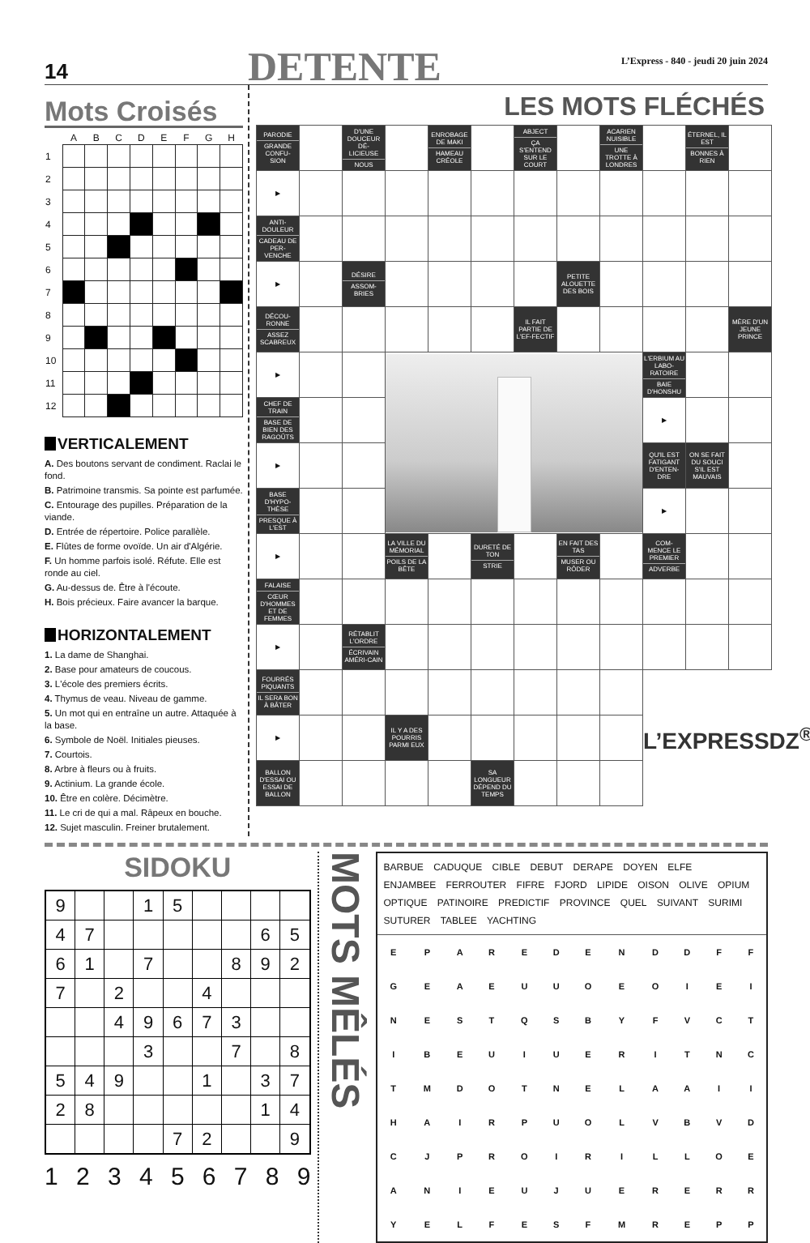14
DETENTE
L’Express - 840 - jeudi 20 juin 2024
Mots Croisés
| | A | B | C | D | E | F | G | H |
| --- | --- | --- | --- | --- | --- | --- | --- | --- |
| 1 | | | | | | | | |
| 2 | | | | | | | | |
| 3 | | | | | | | | |
| 4 | | | | | | | | |
| 5 | | | | | | | | |
| 6 | | | | | | | | |
| 7 | | | | | | | | |
| 8 | | | | | | | | |
| 9 | | | | | | | | |
| 10 | | | | | | | | |
| 11 | | | | | | | | |
| 12 | | | | | | | | |
VERTICALEMENT
A. Des boutons servant de condiment. Raclai le fond.
B. Patrimoine transmis. Sa pointe est parfumée.
C. Entourage des pupilles. Préparation de la viande.
D. Entrée de répertoire. Police parallèle.
E. Flûtes de forme ovoïde. Un air d'Algérie.
F. Un homme parfois isolé. Réfute. Elle est ronde au ciel.
G. Au-dessus de. Être à l'écoute.
H. Bois précieux. Faire avancer la barque.
HORIZONTALEMENT
1. La dame de Shanghai.
2. Base pour amateurs de coucous.
3. L'école des premiers écrits.
4. Thymus de veau. Niveau de gamme.
5. Un mot qui en entraîne un autre. Attaquée à la base.
6. Symbole de Noël. Initiales pieuses.
7. Courtois.
8. Arbre à fleurs ou à fruits.
9. Actinium. La grande école.
10. Être en colère. Décimètre.
11. Le cri de qui a mal. Râpeux en bouche.
12. Sujet masculin. Freiner brutalement.
LES MOTS FLÉCHÉS
| PARODIE GRANDE CONFU-SION | | D'UNE DOUCEUR DÉ-LICIEUSE NOUS | | ENROBAGE DE MAKI HAMEAU CRÉOLE | | ABJECT ÇA S'ENTEND SUR LE COURT | | ACARIEN NUISIBLE UNE TROTTE À LONDRES | | ÉTERNEL, IL EST BONNES À RIEN | |
| ▶ | | | | | | | | | | | |
| ANTI-DOULEUR CADEAU DE PER-VENCHE | | | | | | | | | | | |
| ▶ | | DÉSIRE ASSOM-BRIES | | | | | PETITE ALOUETTE DES BOIS | | | | |
| DÉCOU-RONNE ASSEZ SCABREUX | | | | | | IL FAIT PARTIE DE L'EF-FECTIF | | | | | MÈRE D'UN JEUNE PRINCE |
| ▶ | | | | | | | | | L'ERBIUM AU LABO-RATOIRE BAIE D'HONSHU | | |
| CHEF DE TRAIN BASE DE BIEN DES RAGOÛTS | | | | | | | | | ▶ | | |
| ▶ | | | | | | | | | QU'IL EST FATIGANT D'ENTEN-DRE | ON SE FAIT DU SOUCI S'IL EST MAUVAIS | |
| BASE D'HYPO-THÈSE PRESQUE À L'EST | | | | | | | | | ▶ | | |
| ▶ | | | LA VILLE DU MÉMORIAL POILS DE LA BÊTE | | DURETÉ DE TON STRIE | | EN FAIT DES TAS MUSER OU RÔDER | | COM-MENCE LE PREMIER ADVERBE | | |
| FALAISE CŒUR D'HOMMES ET DE FEMMES | | | | | | | | | | | |
| ▶ | | RÉTABLIT L'ORDRE ÉCRIVAIN AMÉRI-CAIN | | | | | | | | | |
| FOURRÉS PIQUANTS IL SERA BON À BÂTER | | | | | | | | | L’EXPRESSDZ<sup>®</sup> | | |
| ▶ | | | IL Y A DES POURRIS PARMI EUX | | | | | | | | |
| BALLON D'ESSAI OU ESSAI DE BALLON | | | | | SA LONGUEUR DÉPEND DU TEMPS | | | | | | |
SIDOKU
| 9 | | | 1 | 5 | | | | |
| 4 | 7 | | | | | | 6 | 5 |
| 6 | 1 | | 7 | | | 8 | 9 | 2 |
| 7 | | 2 | | | 4 | | | |
| | | 4 | 9 | 6 | 7 | 3 | | |
| | | | 3 | | | 7 | | 8 |
| 5 | 4 | 9 | | | 1 | | 3 | 7 |
| 2 | 8 | | | | | | 1 | 4 |
| | | | | 7 | 2 | | | 9 |
1 2 3 4 5 6 7 8 9
MOTS MÊLÉS
BARBUE CADUQUE CIBLE DEBUT DERAPE DOYEN ELFE ENJAMBEE FERROUTER FIFRE FJORD LIPIDE OISON OLIVE OPIUM OPTIQUE PATINOIRE PREDICTIF PROVINCE QUEL SUIVANT SURIMI SUTURER TABLEE YACHTING
| E | P | A | R | E | D | E | N | D | D | F | F |
| G | E | A | E | U | U | O | E | O | I | E | I |
| N | E | S | T | Q | S | B | Y | F | V | C | T |
| I | B | E | U | I | U | E | R | I | T | N | C |
| T | M | D | O | T | N | E | L | A | A | I | I |
| H | A | I | R | P | U | O | L | V | B | V | D |
| C | J | P | R | O | I | R | I | L | L | O | E |
| A | N | I | E | U | J | U | E | R | E | R | R |
| Y | E | L | F | E | S | F | M | R | E | P | P |